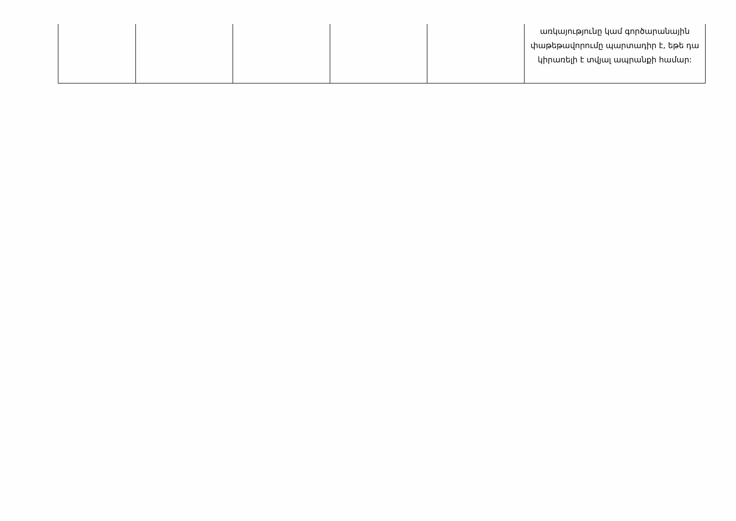| | | | | | առկայությունը կամ գործարանային փաթեթավորումը պարտադիր է, եթե դա կիրառելի է տվյալ ապրանքի համար: |